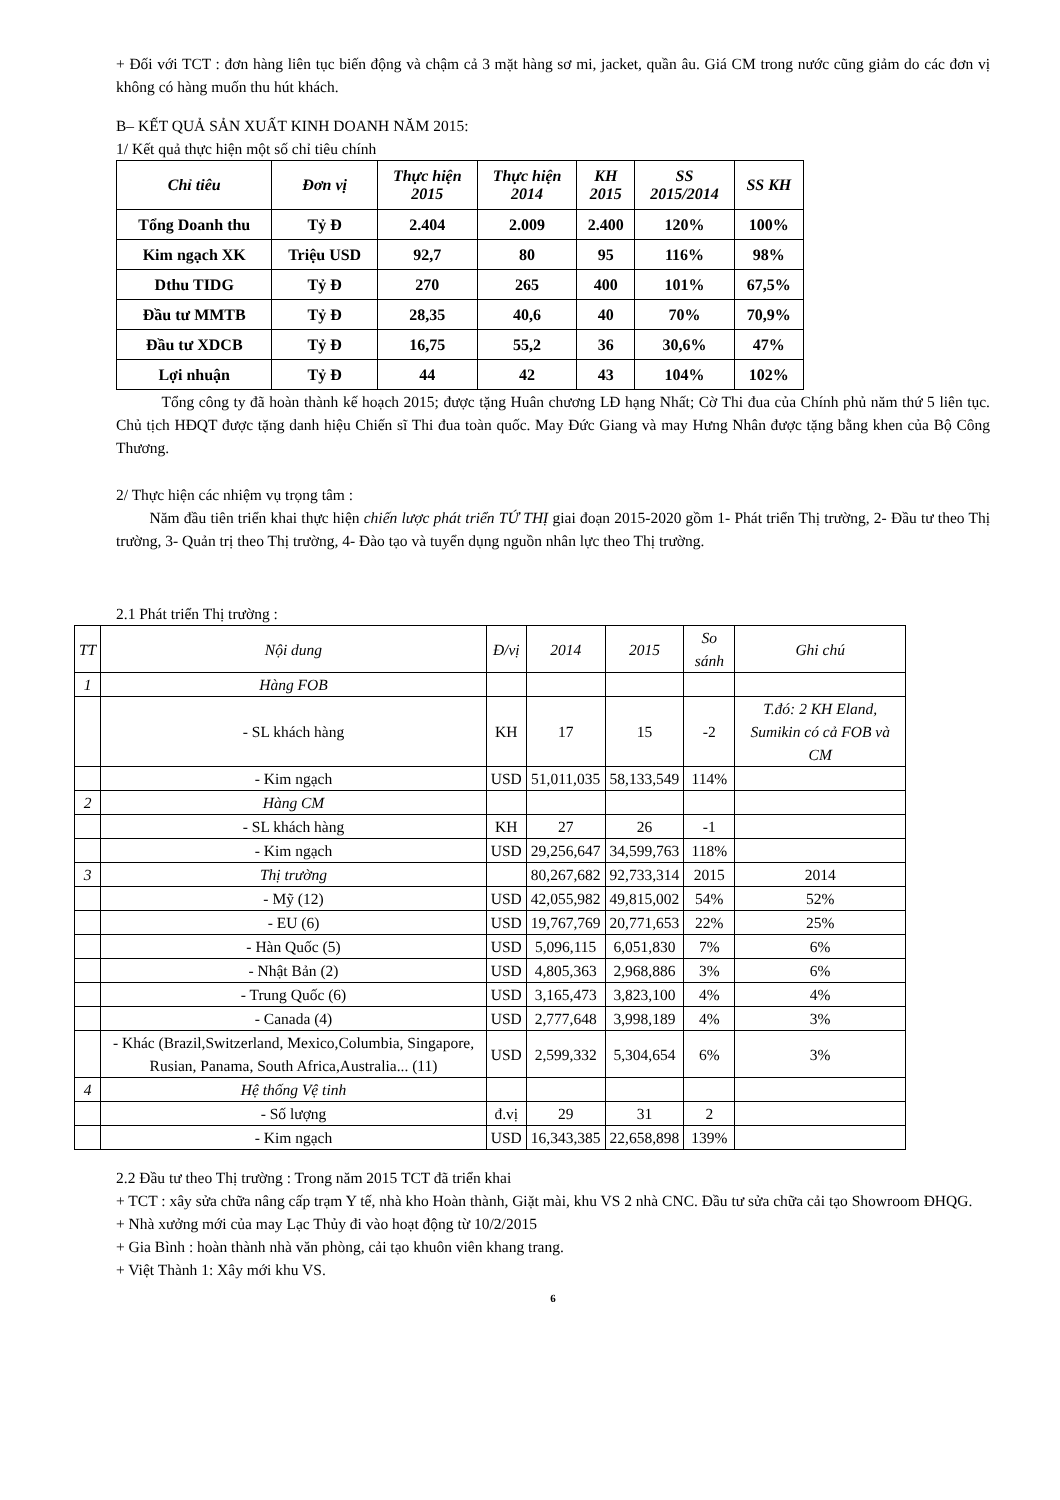+ Đối với TCT : đơn hàng liên tục biến động và chậm cả 3 mặt hàng sơ mi, jacket, quần âu. Giá CM trong nước cũng giảm do các đơn vị không có hàng muốn thu hút khách.
B– KẾT QUẢ SẢN XUẤT KINH DOANH NĂM 2015:
1/ Kết quả thực hiện một số chỉ tiêu chính
| Chỉ tiêu | Đơn vị | Thực hiện 2015 | Thực hiện 2014 | KH 2015 | SS 2015/2014 | SS KH |
| --- | --- | --- | --- | --- | --- | --- |
| Tổng Doanh thu | Tỷ Đ | 2.404 | 2.009 | 2.400 | 120% | 100% |
| Kim ngạch XK | Triệu USD | 92,7 | 80 | 95 | 116% | 98% |
| Dthu TIDG | Tỷ Đ | 270 | 265 | 400 | 101% | 67,5% |
| Đầu tư MMTB | Tỷ Đ | 28,35 | 40,6 | 40 | 70% | 70,9% |
| Đầu tư XDCB | Tỷ Đ | 16,75 | 55,2 | 36 | 30,6% | 47% |
| Lợi nhuận | Tỷ Đ | 44 | 42 | 43 | 104% | 102% |
Tổng công ty đã hoàn thành kế hoạch 2015; được tặng Huân chương LĐ hạng Nhất; Cờ Thi đua của Chính phủ năm thứ 5 liên tục. Chủ tịch HĐQT được tặng danh hiệu Chiến sĩ Thi đua toàn quốc. May Đức Giang và may Hưng Nhân được tặng bằng khen của Bộ Công Thương.
2/ Thực hiện các nhiệm vụ trọng tâm :
Năm đầu tiên triển khai thực hiện chiến lược phát triển TỨ THỊ giai đoạn 2015-2020 gồm 1- Phát triển Thị trường, 2- Đầu tư theo Thị trường, 3- Quản trị theo Thị trường, 4- Đào tạo và tuyển dụng nguồn nhân lực theo Thị trường.
2.1 Phát triển Thị trường :
| TT | Nội dung | Đ/vị | 2014 | 2015 | So sánh | Ghi chú |
| --- | --- | --- | --- | --- | --- | --- |
| 1 | Hàng FOB | | | | | |
| | - SL khách hàng | KH | 17 | 15 | -2 | T.đó: 2 KH Eland, Sumikin có cả FOB và CM |
| | - Kim ngạch | USD | 51,011,035 | 58,133,549 | 114% | |
| 2 | Hàng CM | | | | | |
| | - SL khách hàng | KH | 27 | 26 | -1 | |
| | - Kim ngạch | USD | 29,256,647 | 34,599,763 | 118% | |
| 3 | Thị trường | | 80,267,682 | 92,733,314 | 2015 | 2014 |
| | - Mỹ (12) | USD | 42,055,982 | 49,815,002 | 54% | 52% |
| | - EU (6) | USD | 19,767,769 | 20,771,653 | 22% | 25% |
| | - Hàn Quốc (5) | USD | 5,096,115 | 6,051,830 | 7% | 6% |
| | - Nhật Bản (2) | USD | 4,805,363 | 2,968,886 | 3% | 6% |
| | - Trung Quốc (6) | USD | 3,165,473 | 3,823,100 | 4% | 4% |
| | - Canada (4) | USD | 2,777,648 | 3,998,189 | 4% | 3% |
| | - Khác (Brazil,Switzerland, Mexico,Columbia, Singapore, Rusian, Panama, South Africa,Australia... (11) | USD | 2,599,332 | 5,304,654 | 6% | 3% |
| 4 | Hệ thống Vệ tinh | | | | | |
| | - Số lượng | đ.vị | 29 | 31 | 2 | |
| | - Kim ngạch | USD | 16,343,385 | 22,658,898 | 139% | |
2.2 Đầu tư theo Thị trường : Trong năm 2015 TCT đã triển khai
+ TCT : xây sửa chữa nâng cấp trạm Y tế, nhà kho Hoàn thành, Giặt mài, khu VS 2 nhà CNC. Đầu tư sửa chữa cải tạo Showroom ĐHQG.
+ Nhà xưởng mới của may Lạc Thủy đi vào hoạt động từ 10/2/2015
+ Gia Bình : hoàn thành nhà văn phòng, cải tạo khuôn viên khang trang.
+ Việt Thành 1: Xây mới khu VS.
6